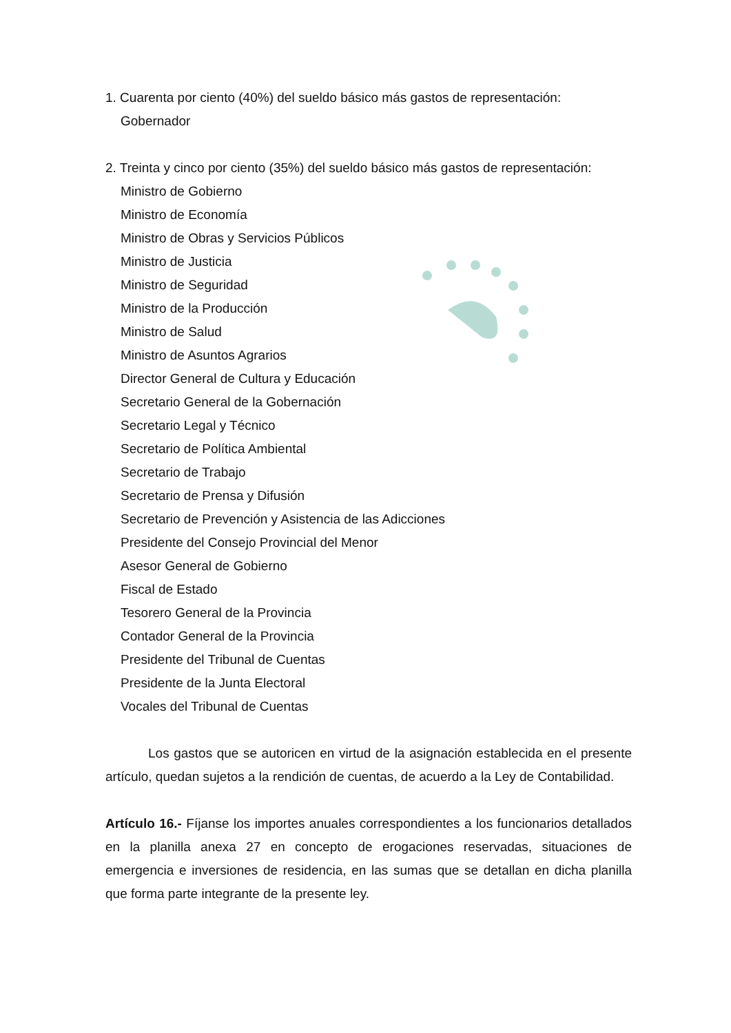1. Cuarenta por ciento (40%) del sueldo básico más gastos de representación:
Gobernador
2. Treinta y cinco por ciento (35%) del sueldo básico más gastos de representación:
Ministro de Gobierno
Ministro de Economía
Ministro de Obras y Servicios Públicos
Ministro de Justicia
Ministro de Seguridad
Ministro de la Producción
Ministro de Salud
Ministro de Asuntos Agrarios
Director General de Cultura y Educación
Secretario General de la Gobernación
Secretario Legal y Técnico
Secretario de Política Ambiental
Secretario de Trabajo
Secretario de Prensa y Difusión
Secretario de Prevención y Asistencia de las Adicciones
Presidente del Consejo Provincial del Menor
Asesor General de Gobierno
Fiscal de Estado
Tesorero General de la Provincia
Contador General de la Provincia
Presidente del Tribunal de Cuentas
Presidente de la Junta Electoral
Vocales del Tribunal de Cuentas
Los gastos que se autoricen en virtud de la asignación establecida en el presente artículo, quedan sujetos a la rendición de cuentas, de acuerdo a la Ley de Contabilidad.
Artículo 16.- Fíjanse los importes anuales correspondientes a los funcionarios detallados en la planilla anexa 27 en concepto de erogaciones reservadas, situaciones de emergencia e inversiones de residencia, en las sumas que se detallan en dicha planilla que forma parte integrante de la presente ley.